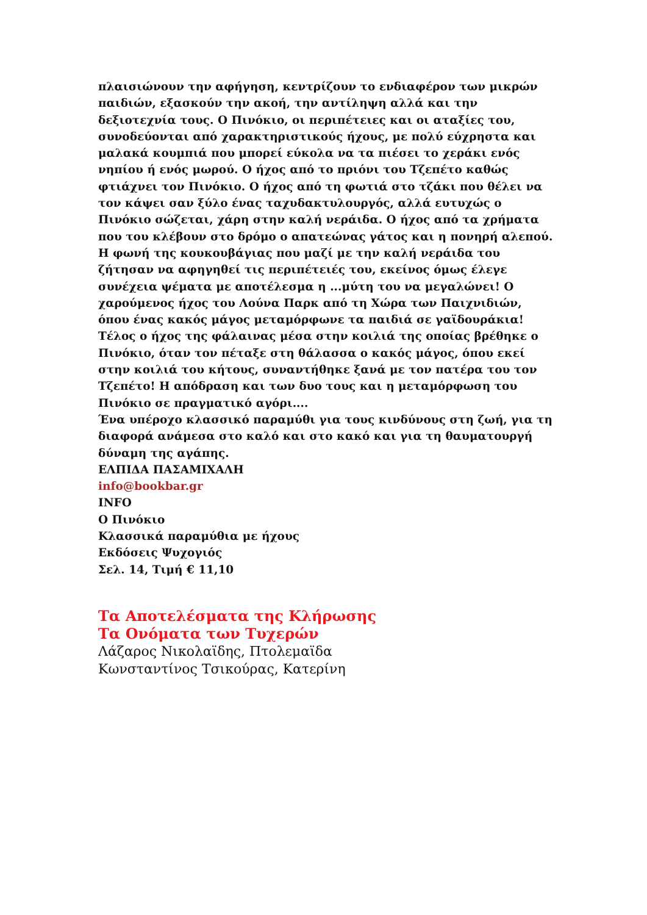πλαισιώνουν την αφήγηση, κεντρίζουν το ενδιαφέρον των μικρών παιδιών, εξασκούν την ακοή, την αντίληψη αλλά και την δεξιοτεχνία τους. Ο Πινόκιο, οι περιπέτειες και οι αταξίες του, συνοδεύονται από χαρακτηριστικούς ήχους, με πολύ εύχρηστα και μαλακά κουμπιά που μπορεί εύκολα να τα πιέσει το χεράκι ενός νηπίου ή ενός μωρού. Ο ήχος από το πριόνι του Τζεπέτο καθώς φτιάχνει τον Πινόκιο. Ο ήχος από τη φωτιά στο τζάκι που θέλει να τον κάψει σαν ξύλο ένας ταχυδακτυλουργός, αλλά ευτυχώς ο Πινόκιο σώζεται, χάρη στην καλή νεράιδα. Ο ήχος από τα χρήματα που του κλέβουν στο δρόμο ο απατεώνας γάτος και η πονηρή αλεπού. Η φωνή της κουκουβάγιας που μαζί με την καλή νεράιδα του ζήτησαν να αφηγηθεί τις περιπέτειές του, εκείνος όμως έλεγε συνέχεια ψέματα με αποτέλεσμα η ...μύτη του να μεγαλώνει! Ο χαρούμενος ήχος του Λούνα Παρκ από τη Χώρα των Παιχνιδιών, όπου ένας κακός μάγος μεταμόρφωνε τα παιδιά σε γαϊδουράκια! Τέλος ο ήχος της φάλαινας μέσα στην κοιλιά της οποίας βρέθηκε ο Πινόκιο, όταν τον πέταξε στη θάλασσα ο κακός μάγος, όπου εκεί στην κοιλιά του κήτους, συναντήθηκε ξανά με τον πατέρα του τον Τζεπέτο! Η απόδραση και των δυο τους και η μεταμόρφωση του Πινόκιο σε πραγματικό αγόρι....
Ένα υπέροχο κλασσικό παραμύθι για τους κινδύνους στη ζωή, για τη διαφορά ανάμεσα στο καλό και στο κακό και για τη θαυματουργή δύναμη της αγάπης.
ΕΛΠΙΔΑ ΠΑΣΑΜΙΧΑΛΗ
info@bookbar.gr
INFO
Ο Πινόκιο
Κλασσικά παραμύθια με ήχους
Εκδόσεις Ψυχογιός
Σελ. 14, Τιμή € 11,10
Τα Αποτελέσματα της Κλήρωσης
Τα Ονόματα των Τυχερών
Λάζαρος Νικολαϊδης, Πτολεμαϊδα
Κωνσταντίνος Τσικούρας, Κατερίνη